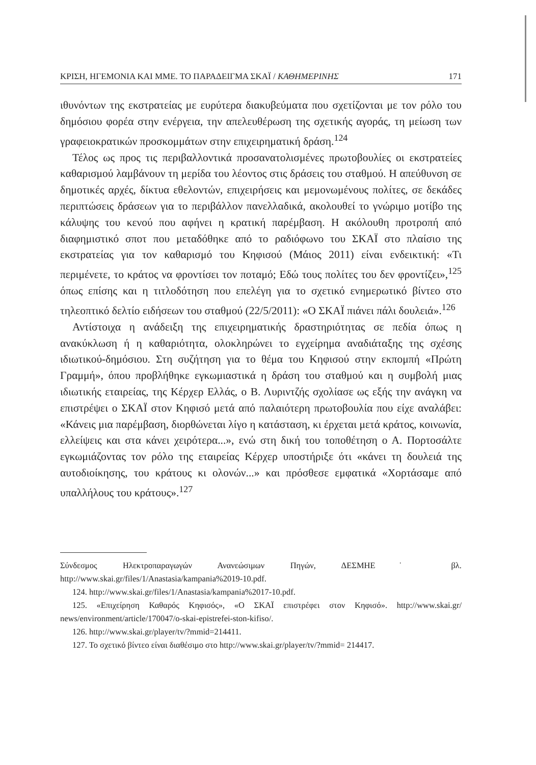ΚΡΙΣΗ, ΗΓΕΜΟΝΙΑ ΚΑΙ ΜΜΕ. ΤΟ ΠΑΡΑΔΕΙΓΜΑ ΣΚΑΪ / ΚΑΘΗΜΕΡΙΝΗΣ 171
ιθυνόντων της εκστρατείας με ευρύτερα διακυβεύματα που σχετίζονται με τον ρόλο του δημόσιου φορέα στην ενέργεια, την απελευθέρωση της σχετικής αγοράς, τη μείωση των γραφειοκρατικών προσκομμάτων στην επιχειρηματική δράση.<sup>124</sup>
Τέλος ως προς τις περιβαλλοντικά προσανατολισμένες πρωτοβουλίες οι εκστρατείες καθαρισμού λαμβάνουν τη μερίδα του λέοντος στις δράσεις του σταθμού. Η απεύθυνση σε δημοτικές αρχές, δίκτυα εθελοντών, επιχειρήσεις και μεμονωμένους πολίτες, σε δεκάδες περιπτώσεις δράσεων για το περιβάλλον πανελλαδικά, ακολουθεί το γνώριμο μοτίβο της κάλυψης του κενού που αφήνει η κρατική παρέμβαση. Η ακόλουθη προτροπή από διαφημιστικό σποτ που μεταδόθηκε από το ραδιόφωνο του ΣΚΑΪ στο πλαίσιο της εκστρατείας για τον καθαρισμό του Κηφισού (Μάιος 2011) είναι ενδεικτική: «Τι περιμένετε, το κράτος να φροντίσει τον ποταμό; Εδώ τους πολίτες του δεν φροντίζει»,<sup>125</sup> όπως επίσης και η τιτλοδότηση που επελέγη για το σχετικό ενημερωτικό βίντεο στο τηλεοπτικό δελτίο ειδήσεων του σταθμού (22/5/2011): «Ο ΣΚΑΪ πιάνει πάλι δουλειά».<sup>126</sup>
Αντίστοιχα η ανάδειξη της επιχειρηματικής δραστηριότητας σε πεδία όπως η ανακύκλωση ή η καθαριότητα, ολοκληρώνει το εγχείρημα αναδιάταξης της σχέσης ιδιωτικού-δημόσιου. Στη συζήτηση για το θέμα του Κηφισού στην εκπομπή «Πρώτη Γραμμή», όπου προβλήθηκε εγκωμιαστικά η δράση του σταθμού και η συμβολή μιας ιδιωτικής εταιρείας, της Κέρχερ Ελλάς, ο Β. Λυριντζής σχολίασε ως εξής την ανάγκη να επιστρέψει ο ΣΚΑΪ στον Κηφισό μετά από παλαιότερη πρωτοβουλία που είχε αναλάβει: «Κάνεις μια παρέμβαση, διορθώνεται λίγο η κατάσταση, κι έρχεται μετά κράτος, κοινωνία, ελλείψεις και στα κάνει χειρότερα...», ενώ στη δική του τοποθέτηση ο Α. Πορτοσάλτε εγκωμιάζοντας τον ρόλο της εταιρείας Κέρχερ υποστήριξε ότι «κάνει τη δουλειά της αυτοδιοίκησης, του κράτους κι ολονών...» και πρόσθεσε εμφατικά «Χορτάσαμε από υπαλλήλους του κράτους».<sup>127</sup>
Σύνδεσμος Ηλεκτροπαραγωγών Ανανεώσιμων Πηγών, ΔΕΣΜΗΕ˙ βλ. http://www.skai.gr/files/1/Anastasia/kampania%2019-10.pdf.
124. http://www.skai.gr/files/1/Anastasia/kampania%2017-10.pdf.
125. «Επιχείρηση Καθαρός Κηφισός», «Ο ΣΚΑΪ επιστρέφει στον Κηφισό». http://www.skai.gr/ news/environment/article/170047/o-skai-epistrefei-ston-kifiso/.
126. http://www.skai.gr/player/tv/?mmid=214411.
127. Το σχετικό βίντεο είναι διαθέσιμο στο http://www.skai.gr/player/tv/?mmid= 214417.